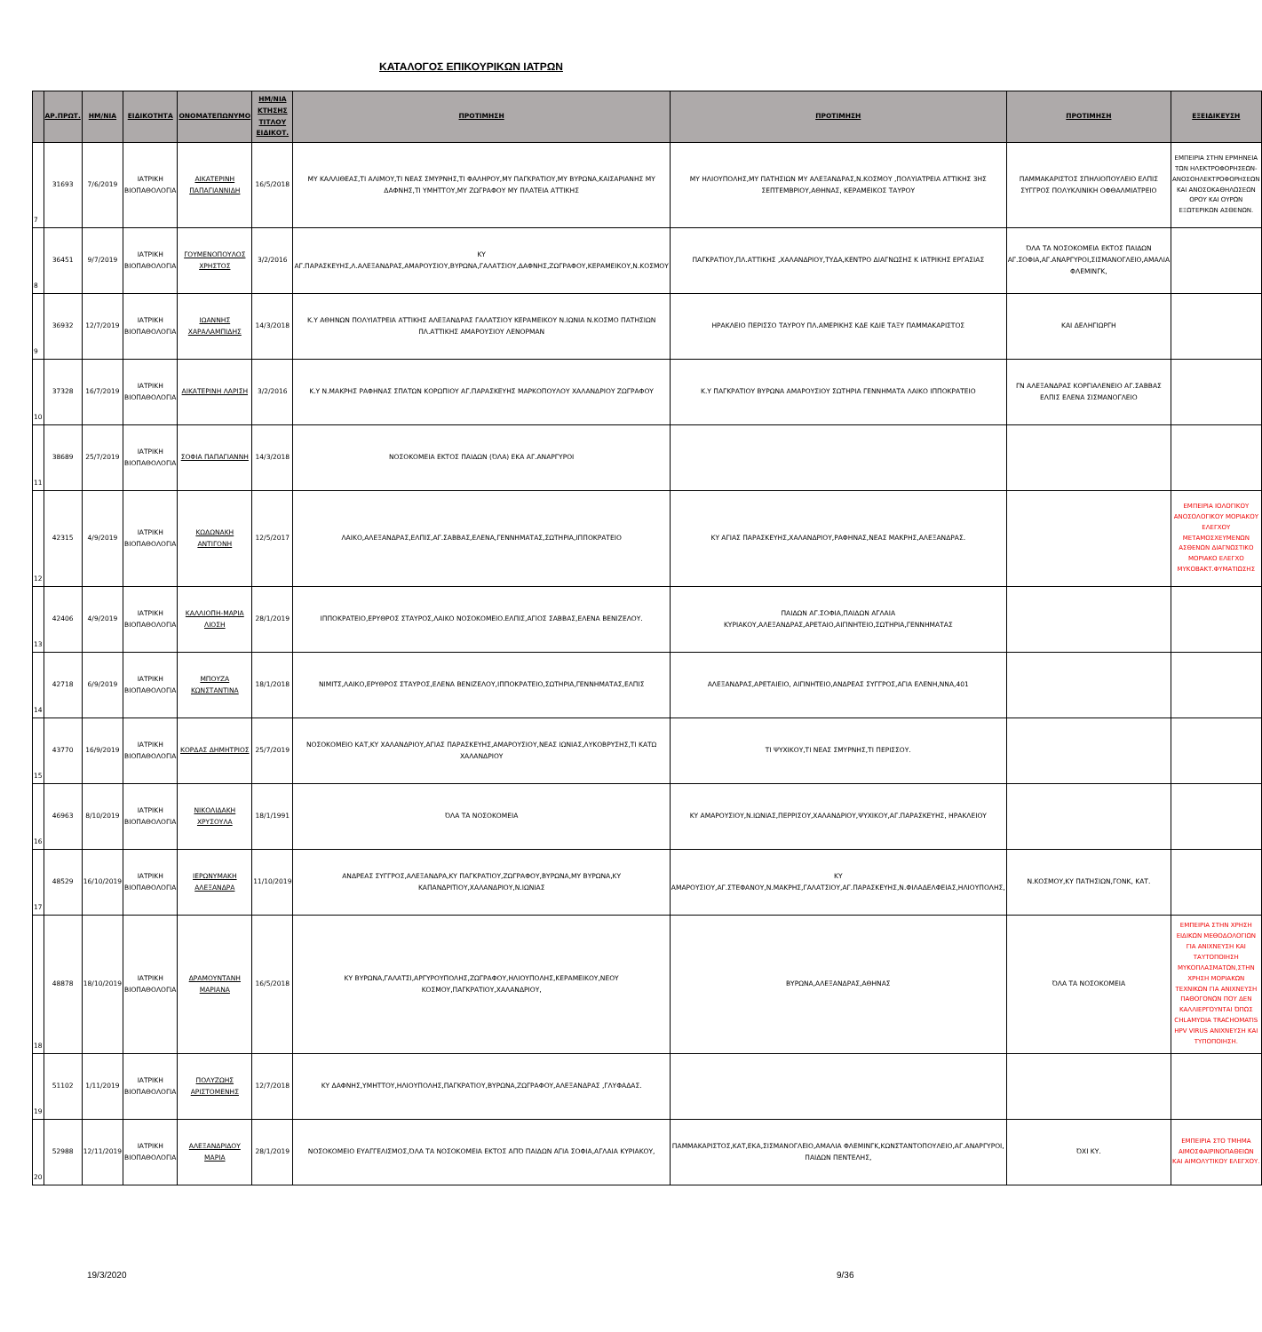ΚΑΤΑΛΟΓΟΣ ΕΠΙΚΟΥΡΙΚΩΝ ΙΑΤΡΩΝ
| | ΑΡ.ΠΡΩΤ. | ΗΜ/ΝΙΑ | ΕΙΔΙΚΟΤΗΤΑ | ΟΝΟΜΑΤΕΠΩΝΥΜΟ | ΗΜ/ΝΙΑ ΚΤΗΣΗΣ ΤΙΤΛΟΥ ΕΙΔΙΚΟΤ. | ΠΡΟΤΙΜΗΣΗ | ΠΡΟΤΙΜΗΣΗ | ΠΡΟΤΙΜΗΣΗ | ΕΞΕΙΔΙΚΕΥΣΗ |
| --- | --- | --- | --- | --- | --- | --- | --- | --- | --- |
| 7 | 31693 | 7/6/2019 | ΙΑΤΡΙΚΗ ΒΙΟΠΑΘΟΛΟΓΙΑ | ΑΙΚΑΤΕΡΙΝΗ ΠΑΠΑΓΙΑΝΝΙΔΗ | 16/5/2018 | ΜΥ ΚΑΛΛΙΘΕΑΣ,ΤΙ ΑΛΙΜΟΥ,ΤΙ ΝΕΑΣ ΣΜΥΡΝΗΣ,ΤΙ ΦΑΛΗΡΟΥ,ΜΥ ΠΑΓΚΡΑΤΙΟΥ,ΜΥ ΒΥΡΩΝΑ,ΚΑΙΣΑΡΙΑΝΗΣ ΜΥ ΔΑΦΝΗΣ,ΤΙ ΥΜΗΤΤΟΥ,ΜΥ ΖΩΓΡΑΦΟΥ ΜΥ ΠΛΑΤΕΙΑ ΑΤΤΙΚΗΣ | ΜΥ ΗΛΙΟΥΠΟΛΗΣ,ΜΥ ΠΑΤΗΣΙΩΝ ΜΥ ΑΛΕΞΑΝΔΡΑΣ,Ν.ΚΟΣΜΟΥ ,ΠΟΛΥΙΑΤΡΕΙΑ ΑΤΤΙΚΗΣ 3ΗΣ ΣΕΠΤΕΜΒΡΙΟΥ,ΑΘΗΝΑΣ, ΚΕΡΑΜΕΙΚΟΣ ΤΑΥΡΟΥ | ΠΑΜΜΑΚΑΡΙΣΤΟΣ ΣΠΗΛΙΟΠΟΥΛΕΙΟ ΕΛΠΙΣ ΣΥΓΓΡΟΣ ΠΟΛΥΚΛΙΝΙΚΗ ΟΦΘΑΛΜΙΑΤΡΕΙΟ | ΕΜΠΕΙΡΙΑ ΣΤΗΝ ΕΡΜΗΝΕΙΑ ΤΩΝ ΗΛΕΚΤΡΟΦΟΡΗΣΕΩΝ-ΑΝΟΣΟΗΛΕΚΤΡΟΦΟΡΗΣΕΩΝ ΚΑΙ ΑΝΟΣΟΚΑΘΗΛΩΣΕΩΝ ΟΡΟΥ ΚΑΙ ΟΥΡΩΝ ΕΞΩΤΕΡΙΚΩΝ ΑΣΘΕΝΩΝ. |
| 8 | 36451 | 9/7/2019 | ΙΑΤΡΙΚΗ ΒΙΟΠΑΘΟΛΟΓΙΑ | ΓΟΥΜΕΝΟΠΟΥΛΟΣ ΧΡΗΣΤΟΣ | 3/2/2016 | ΚΥ ΑΓ.ΠΑΡΑΣΚΕΥΗΣ,Λ.ΑΛΕΞΑΝΔΡΑΣ,ΑΜΑΡΟΥΣΙΟΥ,ΒΥΡΩΝΑ,ΓΑΛΑΤΣΙΟΥ,ΔΑΦΝΗΣ,ΖΩΓΡΑΦΟΥ,ΚΕΡΑΜΕΙΚΟΥ,Ν.ΚΟΣΜΟΥ | ΠΑΓΚΡΑΤΙΟΥ,ΠΛ.ΑΤΤΙΚΗΣ ,ΧΑΛΑΝΔΡΙΟΥ,ΤΥΔΑ,ΚΕΝΤΡΟ ΔΙΑΓΝΩΣΗΣ Κ ΙΑΤΡΙΚΗΣ ΕΡΓΑΣΙΑΣ | ΌΛΑ ΤΑ ΝΟΣΟΚΟΜΕΙΑ ΕΚΤΟΣ ΠΑΙΔΩΝ ΑΓ.ΣΟΦΙΑ,ΑΓ.ΑΝΑΡΓΥΡΟΙ,ΣΙΣΜΑΝΟΓΛΕΙΟ,ΑΜΑΛΙΑ ΦΛΕΜΙΝΓΚ, | |
| 9 | 36932 | 12/7/2019 | ΙΑΤΡΙΚΗ ΒΙΟΠΑΘΟΛΟΓΙΑ | ΙΩΑΝΝΗΣ ΧΑΡΑΛΑΜΠΙΔΗΣ | 14/3/2018 | Κ.Υ ΑΘΗΝΩΝ ΠΟΛΥΙΑΤΡΕΙΑ ΑΤΤΙΚΗΣ ΑΛΕΞΑΝΔΡΑΣ ΓΑΛΑΤΣΙΟΥ ΚΕΡΑΜΕΙΚΟΥ Ν.ΙΩΝΙΑ Ν.ΚΟΣΜΟ ΠΑΤΗΣΙΩΝ ΠΛ.ΑΤΤΙΚΗΣ ΑΜΑΡΟΥΣΙΟΥ ΛΕΝΟΡΜΑΝ | ΗΡΑΚΛΕΙΟ ΠΕΡΙΣΣΟ ΤΑΥΡΟΥ ΠΛ.ΑΜΕΡΙΚΗΣ ΚΔΕ ΚΔΙΕ ΤΑΞΥ ΠΑΜΜΑΚΑΡΙΣΤΟΣ | ΚΑΙ ΔΕΛΗΓΙΩΡΓΗ | |
| 10 | 37328 | 16/7/2019 | ΙΑΤΡΙΚΗ ΒΙΟΠΑΘΟΛΟΓΙΑ | ΑΙΚΑΤΕΡΙΝΗ ΛΑΡΙΣΗ | 3/2/2016 | Κ.Υ Ν.ΜΑΚΡΗΣ ΡΑΦΗΝΑΣ ΣΠΑΤΩΝ ΚΟΡΩΠΙΟΥ ΑΓ.ΠΑΡΑΣΚΕΥΗΣ ΜΑΡΚΟΠΟΥΛΟΥ ΧΑΛΑΝΔΡΙΟΥ ΖΩΓΡΑΦΟΥ | Κ.Υ ΠΑΓΚΡΑΤΙΟΥ ΒΥΡΩΝΑ ΑΜΑΡΟΥΣΙΟΥ ΣΩΤΗΡΙΑ ΓΕΝΝΗΜΑΤΑ ΛΑΙΚΟ ΙΠΠΟΚΡΑΤΕΙΟ | ΓΝ ΑΛΕΞΑΝΔΡΑΣ ΚΟΡΓΙΑΛΕΝΕΙΟ ΑΓ.ΣΑΒΒΑΣ ΕΛΠΙΣ ΕΛΕΝΑ ΣΙΣΜΑΝΟΓΛΕΙΟ | |
| 11 | 38689 | 25/7/2019 | ΙΑΤΡΙΚΗ ΒΙΟΠΑΘΟΛΟΓΙΑ | ΣΟΦΙΑ ΠΑΠΑΓΙΑΝΝΗ | 14/3/2018 | ΝΟΣΟΚΟΜΕΙΑ ΕΚΤΟΣ ΠΑΙΔΩΝ (ΌΛΑ) ΕΚΑ ΑΓ.ΑΝΑΡΓΥΡΟΙ | | | |
| 12 | 42315 | 4/9/2019 | ΙΑΤΡΙΚΗ ΒΙΟΠΑΘΟΛΟΓΙΑ | ΚΩΔΩΝΑΚΗ ΑΝΤΙΓΟΝΗ | 12/5/2017 | ΛΑΙΚΟ,ΑΛΕΞΑΝΔΡΑΣ,ΕΛΠΙΣ,ΑΓ.ΣΑΒΒΑΣ,ΕΛΕΝΑ,ΓΕΝΝΗΜΑΤΑΣ,ΣΩΤΗΡΙΑ,ΙΠΠΟΚΡΑΤΕΙΟ | ΚΥ ΑΓΙΑΣ ΠΑΡΑΣΚΕΥΗΣ,ΧΑΛΑΝΔΡΙΟΥ,ΡΑΦΗΝΑΣ,ΝΕΑΣ ΜΑΚΡΗΣ,ΑΛΕΞΑΝΔΡΑΣ. | | ΕΜΠΕΙΡΙΑ ΙΟΛΟΓΙΚΟΥ ΑΝΟΣΟΛΟΓΙΚΟΥ ΜΟΡΙΑΚΟΥ ΕΛΕΓΧΟΥ ΜΕΤΑΜΟΣΧΕΥΜΕΝΩΝ ΑΣΘΕΝΩΝ ΔΙΑΓΝΩΣΤΙΚΟ ΜΟΡΙΑΚΟ ΕΛΕΓΧΟ ΜΥΚΟΒΑΚΤ.ΦΥΜΑΤΙΩΣΗΣ |
| 13 | 42406 | 4/9/2019 | ΙΑΤΡΙΚΗ ΒΙΟΠΑΘΟΛΟΓΙΑ | ΚΑΛΛΙΟΠΗ-ΜΑΡΙΑ ΛΙΟΣΗ | 28/1/2019 | ΙΠΠΟΚΡΑΤΕΙΟ,ΕΡΥΘΡΟΣ ΣΤΑΥΡΟΣ,ΛΑΙΚΟ ΝΟΣΟΚΟΜΕΙΟ.ΕΛΠΙΣ,ΑΓΙΟΣ ΣΑΒΒΑΣ,ΕΛΕΝΑ ΒΕΝΙΖΕΛΟΥ. | ΠΑΙΔΩΝ ΑΓ.ΣΟΦΙΑ,ΠΑΙΔΩΝ ΑΓΛΑΙΑ ΚΥΡΙΑΚΟΥ,ΑΛΕΞΑΝΔΡΑΣ,ΑΡΕΤΑΙΟ,ΑΙΓΙΝΗΤΕΙΟ,ΣΩΤΗΡΙΑ,ΓΕΝΝΗΜΑΤΑΣ | | |
| 14 | 42718 | 6/9/2019 | ΙΑΤΡΙΚΗ ΒΙΟΠΑΘΟΛΟΓΙΑ | ΜΠΟΥΖΑ ΚΩΝΣΤΑΝΤΙΝΑ | 18/1/2018 | ΝΙΜΙΤΣ,ΛΑΙΚΟ,ΕΡΥΘΡΟΣ ΣΤΑΥΡΟΣ,ΕΛΕΝΑ ΒΕΝΙΖΕΛΟΥ,ΙΠΠΟΚΡΑΤΕΙΟ,ΣΩΤΗΡΙΑ,ΓΕΝΝΗΜΑΤΑΣ,ΕΛΠΙΣ | ΑΛΕΞΑΝΔΡΑΣ,ΑΡΕΤΑΙΕΙΟ, ΑΙΓΙΝΗΤΕΙΟ,ΑΝΔΡΕΑΣ ΣΥΓΓΡΟΣ,ΑΓΙΑ ΕΛΕΝΗ,ΝΝΑ,401 | | |
| 15 | 43770 | 16/9/2019 | ΙΑΤΡΙΚΗ ΒΙΟΠΑΘΟΛΟΓΙΑ | ΚΟΡΔΑΣ ΔΗΜΗΤΡΙΟΣ | 25/7/2019 | ΝΟΣΟΚΟΜΕΙΟ ΚΑΤ,ΚΥ ΧΑΛΑΝΔΡΙΟΥ,ΑΓΙΑΣ ΠΑΡΑΣΚΕΥΗΣ,ΑΜΑΡΟΥΣΙΟΥ,ΝΕΑΣ ΙΩΝΙΑΣ,ΛΥΚΟΒΡΥΣΗΣ,ΤΙ ΚΑΤΩ ΧΑΛΑΝΔΡΙΟΥ | ΤΙ ΨΥΧΙΚΟΥ,ΤΙ ΝΕΑΣ ΣΜΥΡΝΗΣ,ΤΙ ΠΕΡΙΣΣΟΥ. | | |
| 16 | 46963 | 8/10/2019 | ΙΑΤΡΙΚΗ ΒΙΟΠΑΘΟΛΟΓΙΑ | ΝΙΚΟΛΙΔΑΚΗ ΧΡΥΣΟΥΛΑ | 18/1/1991 | ΌΛΑ ΤΑ ΝΟΣΟΚΟΜΕΙΑ | ΚΥ ΑΜΑΡΟΥΣΙΟΥ,Ν.ΙΩΝΙΑΣ,ΠΕΡΡΙΣΟΥ,ΧΑΛΑΝΔΡΙΟΥ,ΨΥΧΙΚΟΥ,ΑΓ.ΠΑΡΑΣΚΕΥΗΣ, ΗΡΑΚΛΕΙΟΥ | | |
| 17 | 48529 | 16/10/2019 | ΙΑΤΡΙΚΗ ΒΙΟΠΑΘΟΛΟΓΙΑ | ΙΕΡΩΝΥΜΑΚΗ ΑΛΕΞΑΝΔΡΑ | 11/10/2019 | ΑΝΔΡΕΑΣ ΣΥΓΓΡΟΣ,ΑΛΕΞΑΝΔΡΑ,ΚΥ ΠΑΓΚΡΑΤΙΟΥ,ΖΩΓΡΑΦΟΥ,ΒΥΡΩΝΑ,ΜΥ ΒΥΡΩΝΑ,ΚΥ ΚΑΠΑΝΔΡΙΤΙΟΥ,ΧΑΛΑΝΔΡΙΟΥ,Ν.ΙΩΝΙΑΣ | ΚΥ ΑΜΑΡΟΥΣΙΟΥ,ΑΓ.ΣΤΕΦΑΝΟΥ,Ν.ΜΑΚΡΗΣ,ΓΑΛΑΤΣΙΟΥ,ΑΓ.ΠΑΡΑΣΚΕΥΗΣ,Ν.ΦΙΛΑΔΕΛΦΕΙΑΣ,ΗΛΙΟΥΠΟΛΗΣ, | Ν.ΚΟΣΜΟΥ,ΚΥ ΠΑΤΗΣΙΩΝ,ΓΟΝΚ, ΚΑΤ. | |
| 18 | 48878 | 18/10/2019 | ΙΑΤΡΙΚΗ ΒΙΟΠΑΘΟΛΟΓΙΑ | ΔΡΑΜΟΥΝΤΑΝΗ ΜΑΡΙΑΝΑ | 16/5/2018 | ΚΥ ΒΥΡΩΝΑ,ΓΑΛΑΤΣΙ,ΑΡΓΥΡΟΥΠΟΛΗΣ,ΖΩΓΡΑΦΟΥ,ΗΛΙΟΥΠΟΛΗΣ,ΚΕΡΑΜΕΙΚΟΥ,ΝΕΟΥ ΚΟΣΜΟΥ,ΠΑΓΚΡΑΤΙΟΥ,ΧΑΛΑΝΔΡΙΟΥ, | ΒΥΡΩΝΑ,ΑΛΕΞΑΝΔΡΑΣ,ΑΘΗΝΑΣ | ΌΛΑ ΤΑ ΝΟΣΟΚΟΜΕΙΑ | ΕΜΠΕΙΡΙΑ ΣΤΗΝ ΧΡΗΣΗ ΕΙΔΙΚΩΝ ΜΕΘΟΔΟΛΟΓΙΩΝ ΓΙΑ ΑΝΙΧΝΕΥΣΗ ΚΑΙ ΤΑΥΤΟΠΟΙΗΣΗ ΜΥΚΟΠΛΑΣΜΑΤΩΝ,ΣΤΗΝ ΧΡΗΣΗ ΜΟΡΙΑΚΩΝ ΤΕΧΝΙΚΩΝ ΓΙΑ ΑΝΙΧΝΕΥΣΗ ΠΑΘΟΓΟΝΩΝ ΠΟΥ ΔΕΝ ΚΑΛΛΙΕΡΓΟΥΝΤΑΙ ΌΠΩΣ CHLAMYDIA TRACHOMATIS HPV VIRUS ΑΝΙΧΝΕΥΣΗ ΚΑΙ ΤΥΠΟΠΟΙΗΣΗ. |
| 19 | 51102 | 1/11/2019 | ΙΑΤΡΙΚΗ ΒΙΟΠΑΘΟΛΟΓΙΑ | ΠΟΛΥΖΩΗΣ ΑΡΙΣΤΟΜΕΝΗΣ | 12/7/2018 | ΚΥ ΔΑΦΝΗΣ,ΥΜΗΤΤΟΥ,ΗΛΙΟΥΠΟΛΗΣ,ΠΑΓΚΡΑΤΙΟΥ,ΒΥΡΩΝΑ,ΖΩΓΡΑΦΟΥ,ΑΛΕΞΑΝΔΡΑΣ ,ΓΛΥΦΑΔΑΣ. | | | |
| 20 | 52988 | 12/11/2019 | ΙΑΤΡΙΚΗ ΒΙΟΠΑΘΟΛΟΓΙΑ | ΑΛΕΞΑΝΔΡΙΔΟΥ ΜΑΡΙΑ | 28/1/2019 | ΝΟΣΟΚΟΜΕΙΟ ΕΥΑΓΓΕΛΙΣΜΟΣ,ΌΛΑ ΤΑ ΝΟΣΟΚΟΜΕΙΑ ΕΚΤΟΣ ΑΠΌ ΠΑΙΔΩΝ ΑΓΙΑ ΣΟΦΙΑ,ΑΓΛΑΙΑ ΚΥΡΙΑΚΟΥ, | ΠΑΜΜΑΚΑΡΙΣΤΟΣ,ΚΑΤ,ΕΚΑ,ΣΙΣΜΑΝΟΓΛΕΙΟ,ΑΜΑΛΙΑ ΦΛΕΜΙΝΓΚ,ΚΩΝΣΤΑΝΤΟΠΟΥΛΕΙΟ,ΑΓ.ΑΝΑΡΓΥΡΟΙ, ΠΑΙΔΩΝ ΠΕΝΤΕΛΗΣ, | ΌΧΙ ΚΥ. | ΕΜΠΕΙΡΙΑ ΣΤΟ ΤΜΗΜΑ ΑΙΜΟΣΦΑΙΡΙΝΟΠΑΘΕΙΩΝ ΚΑΙ ΑΙΜΟΛΥΤΙΚΟΥ ΕΛΕΓΧΟΥ. |
19/3/2020 9/36